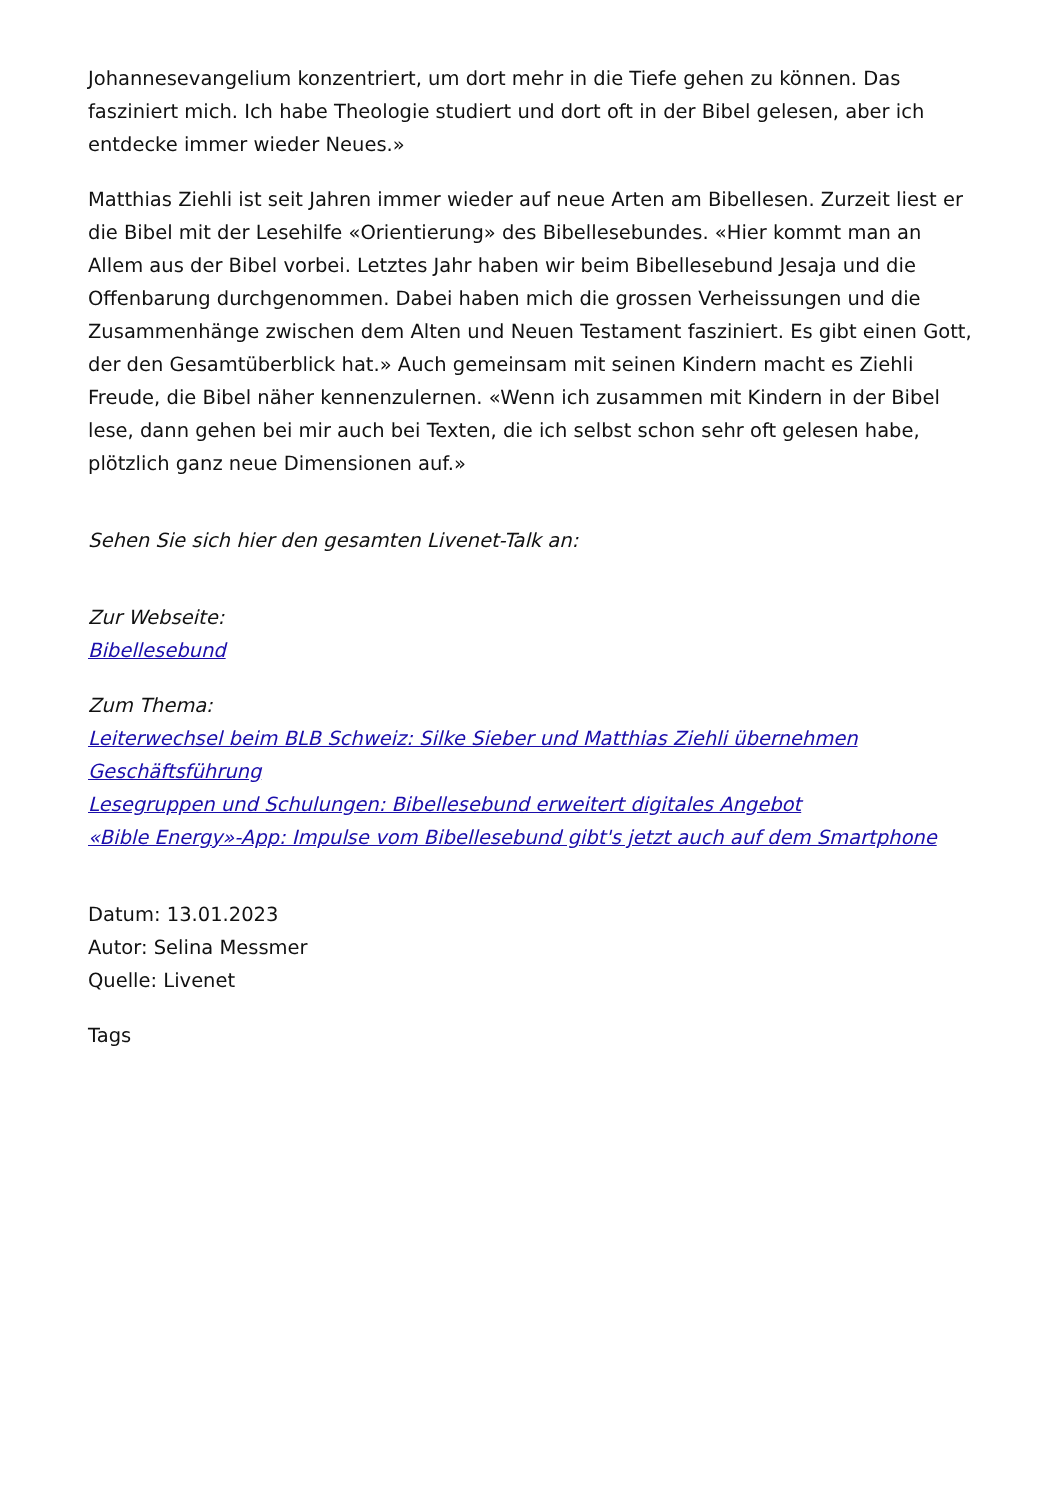Johannesevangelium konzentriert, um dort mehr in die Tiefe gehen zu können. Das fasziniert mich. Ich habe Theologie studiert und dort oft in der Bibel gelesen, aber ich entdecke immer wieder Neues.»
Matthias Ziehli ist seit Jahren immer wieder auf neue Arten am Bibellesen. Zurzeit liest er die Bibel mit der Lesehilfe «Orientierung» des Bibellesebundes. «Hier kommt man an Allem aus der Bibel vorbei. Letztes Jahr haben wir beim Bibellesebund Jesaja und die Offenbarung durchgenommen. Dabei haben mich die grossen Verheissungen und die Zusammenhänge zwischen dem Alten und Neuen Testament fasziniert. Es gibt einen Gott, der den Gesamtüberblick hat.» Auch gemeinsam mit seinen Kindern macht es Ziehli Freude, die Bibel näher kennenzulernen. «Wenn ich zusammen mit Kindern in der Bibel lese, dann gehen bei mir auch bei Texten, die ich selbst schon sehr oft gelesen habe, plötzlich ganz neue Dimensionen auf.»
Sehen Sie sich hier den gesamten Livenet-Talk an:
Zur Webseite:
Bibellesebund
Zum Thema:
Leiterwechsel beim BLB Schweiz: Silke Sieber und Matthias Ziehli übernehmen Geschäftsführung
Lesegruppen und Schulungen: Bibellesebund erweitert digitales Angebot
«Bible Energy»-App: Impulse vom Bibellesebund gibt's jetzt auch auf dem Smartphone
Datum: 13.01.2023
Autor: Selina Messmer
Quelle: Livenet
Tags